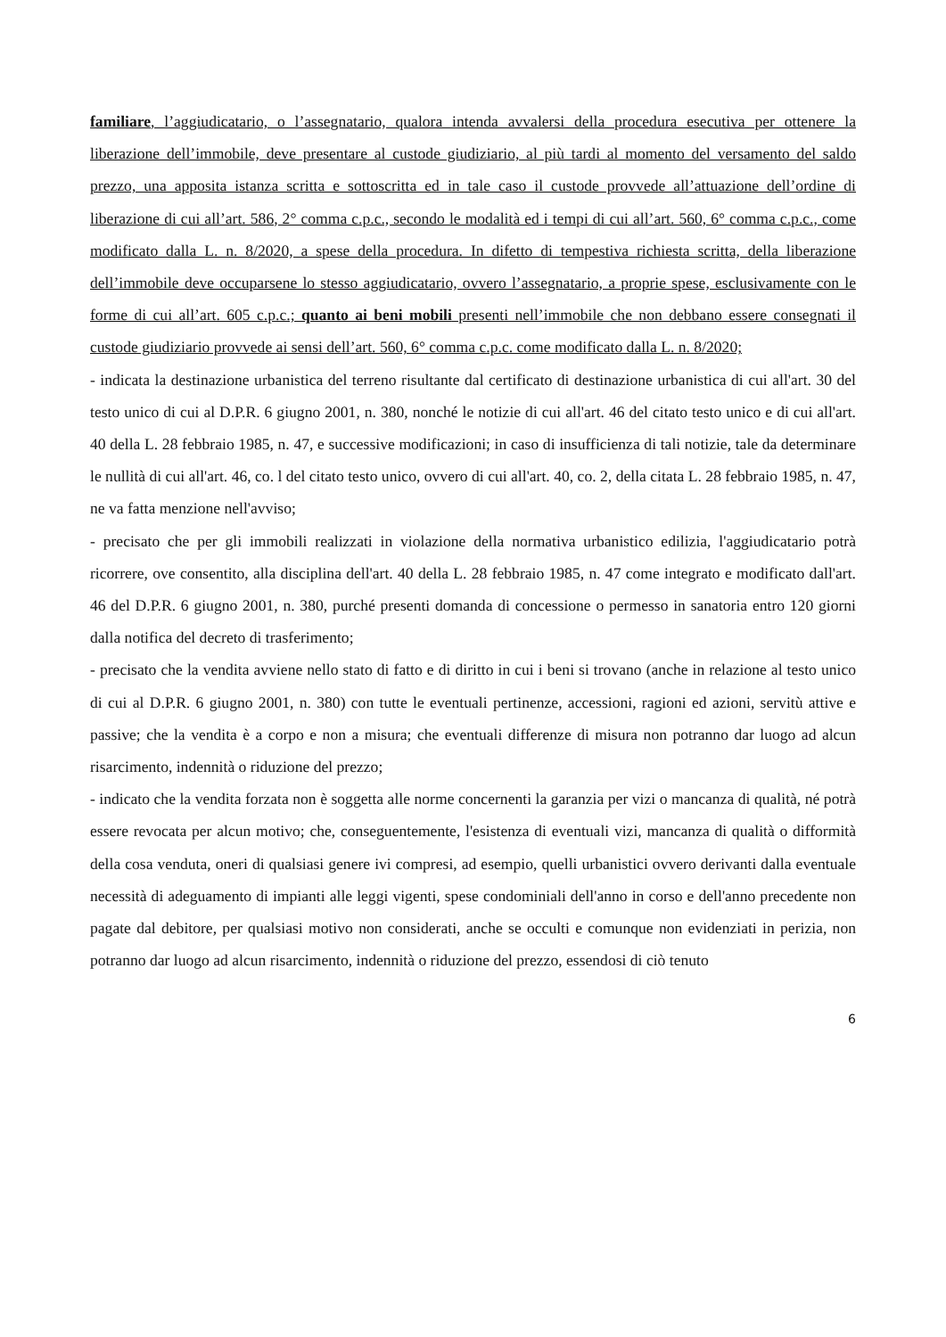familiare, l’aggiudicatario, o l’assegnatario, qualora intenda avvalersi della procedura esecutiva per ottenere la liberazione dell’immobile, deve presentare al custode giudiziario, al più tardi al momento del versamento del saldo prezzo, una apposita istanza scritta e sottoscritta ed in tale caso il custode provvede all’attuazione dell’ordine di liberazione di cui all’art. 586, 2° comma c.p.c., secondo le modalità ed i tempi di cui all’art. 560, 6° comma c.p.c., come modificato dalla L. n. 8/2020, a spese della procedura. In difetto di tempestiva richiesta scritta, della liberazione dell’immobile deve occuparsene lo stesso aggiudicatario, ovvero l’assegnatario, a proprie spese, esclusivamente con le forme di cui all’art. 605 c.p.c.; quanto ai beni mobili presenti nell’immobile che non debbano essere consegnati il custode giudiziario provvede ai sensi dell’art. 560, 6° comma c.p.c. come modificato dalla L. n. 8/2020;
- indicata la destinazione urbanistica del terreno risultante dal certificato di destinazione urbanistica di cui all'art. 30 del testo unico di cui al D.P.R. 6 giugno 2001, n. 380, nonché le notizie di cui all'art. 46 del citato testo unico e di cui all'art. 40 della L. 28 febbraio 1985, n. 47, e successive modificazioni; in caso di insufficienza di tali notizie, tale da determinare le nullità di cui all'art. 46, co. l del citato testo unico, ovvero di cui all'art. 40, co. 2, della citata L. 28 febbraio 1985, n. 47, ne va fatta menzione nell'avviso;
- precisato che per gli immobili realizzati in violazione della normativa urbanistico edilizia, l'aggiudicatario potrà ricorrere, ove consentito, alla disciplina dell'art. 40 della L. 28 febbraio 1985, n. 47 come integrato e modificato dall'art. 46 del D.P.R. 6 giugno 2001, n. 380, purché presenti domanda di concessione o permesso in sanatoria entro 120 giorni dalla notifica del decreto di trasferimento;
- precisato che la vendita avviene nello stato di fatto e di diritto in cui i beni si trovano (anche in relazione al testo unico di cui al D.P.R. 6 giugno 2001, n. 380) con tutte le eventuali pertinenze, accessioni, ragioni ed azioni, servitù attive e passive; che la vendita è a corpo e non a misura; che eventuali differenze di misura non potranno dar luogo ad alcun risarcimento, indennità o riduzione del prezzo;
- indicato che la vendita forzata non è soggetta alle norme concernenti la garanzia per vizi o mancanza di qualità, né potrà essere revocata per alcun motivo; che, conseguentemente, l'esistenza di eventuali vizi, mancanza di qualità o difformità della cosa venduta, oneri di qualsiasi genere ivi compresi, ad esempio, quelli urbanistici ovvero derivanti dalla eventuale necessità di adeguamento di impianti alle leggi vigenti, spese condominiali dell'anno in corso e dell'anno precedente non pagate dal debitore, per qualsiasi motivo non considerati, anche se occulti e comunque non evidenziati in perizia, non potranno dar luogo ad alcun risarcimento, indennità o riduzione del prezzo, essendosi di ciò tenuto
6